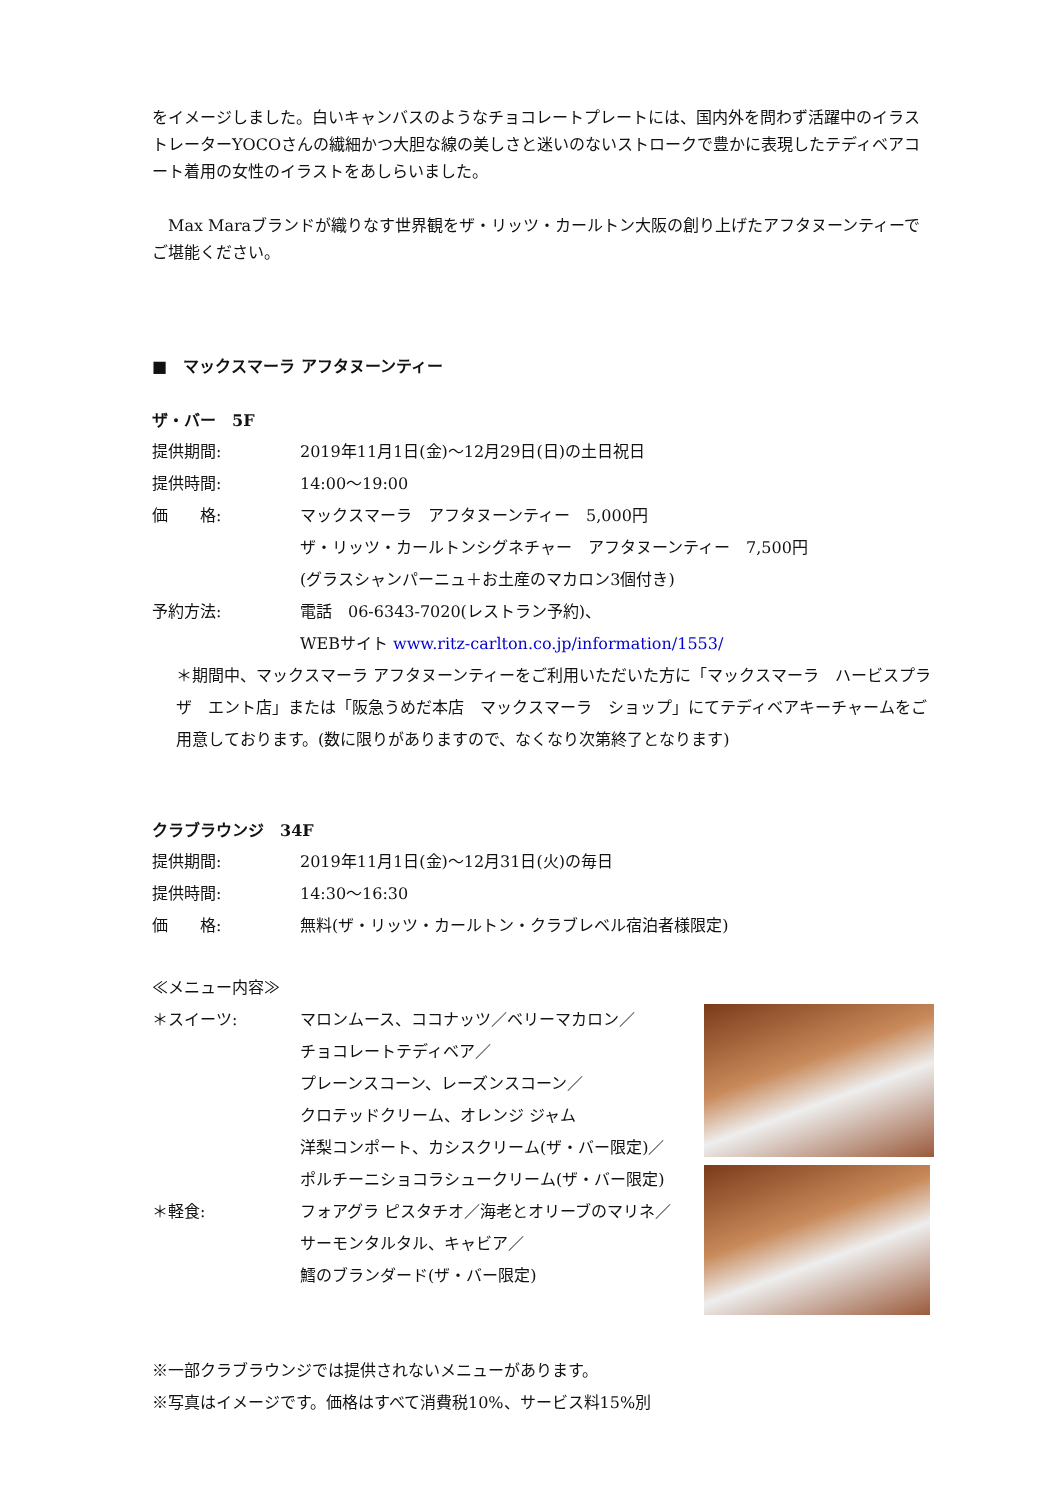をイメージしました。白いキャンバスのようなチョコレートプレートには、国内外を問わず活躍中のイラストレーターYOCOさんの繊細かつ大胆な線の美しさと迷いのないストロークで豊かに表現したテディベアコート着用の女性のイラストをあしらいました。
　Max Maraブランドが織りなす世界観をザ・リッツ・カールトン大阪の創り上げたアフタヌーンティーでご堪能ください。
■　マックスマーラ アフタヌーンティー
ザ・バー　5F
提供期間: 2019年11月1日(金)～12月29日(日)の土日祝日
提供時間: 14:00～19:00
価　　格: マックスマーラ　アフタヌーンティー　5,000円
ザ・リッツ・カールトンシグネチャー　アフタヌーンティー　7,500円
(グラスシャンパーニュ＋お土産のマカロン3個付き)
予約方法: 電話　06-6343-7020(レストラン予約)、
WEBサイト www.ritz-carlton.co.jp/information/1553/
＊期間中、マックスマーラ アフタヌーンティーをご利用いただいた方に「マックスマーラ　ハービスプラザ　エント店」または「阪急うめだ本店　マックスマーラ　ショップ」にてテディベアキーチャームをご用意しております。(数に限りがありますので、なくなり次第終了となります)
クラブラウンジ　34F
提供期間: 2019年11月1日(金)～12月31日(火)の毎日
提供時間: 14:30～16:30
価　　格: 無料(ザ・リッツ・カールトン・クラブレベル宿泊者様限定)
≪メニュー内容≫
＊スイーツ: マロンムース、ココナッツ／ベリーマカロン／
チョコレートテディベア／
プレーンスコーン、レーズンスコーン／
クロテッドクリーム、オレンジ ジャム
洋梨コンポート、カシスクリーム(ザ・バー限定)／
ポルチーニショコラシュークリーム(ザ・バー限定)
＊軽食: フォアグラ ピスタチオ／海老とオリーブのマリネ／
サーモンタルタル、キャビア／
鱈のブランダード(ザ・バー限定)
※一部クラブラウンジでは提供されないメニューがあります。
※写真はイメージです。価格はすべて消費税10%、サービス料15%別